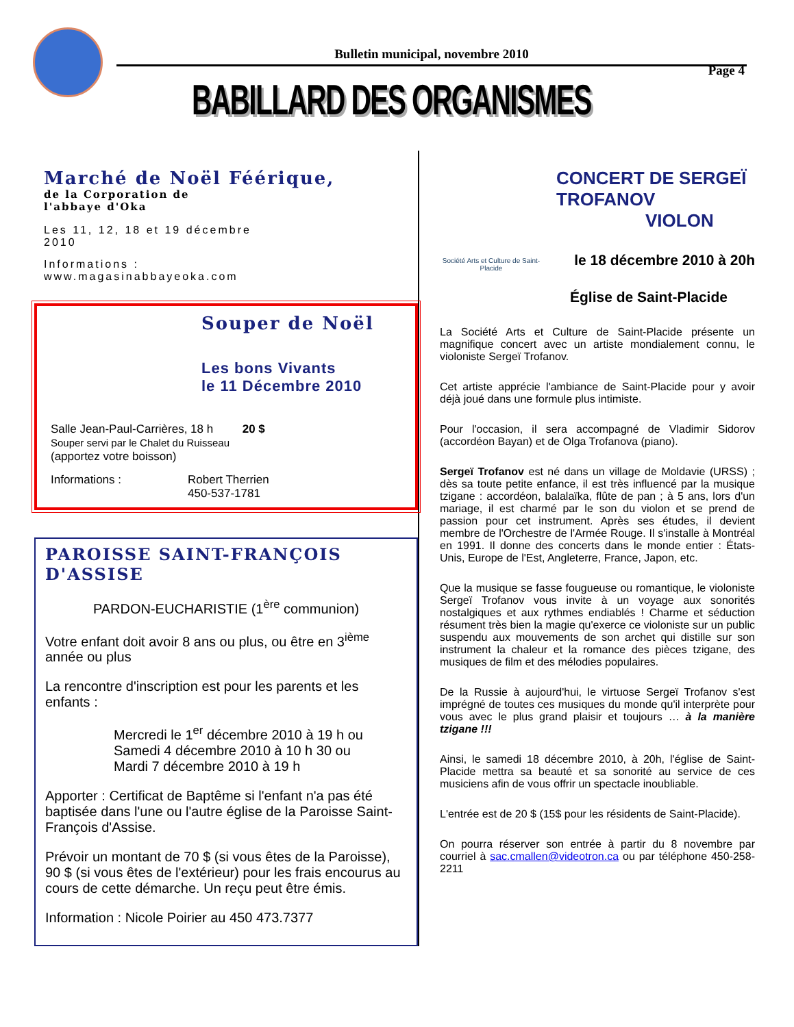Bulletin municipal, novembre 2010
Page 4
BABILLARD DES ORGANISMES
Marché de Noël Féérique,
de la Corporation de l'abbaye d'Oka
Les 11, 12, 18 et 19 décembre 2010
Informations : www.magasinabbayeoka.com
Souper de Noël
Les bons Vivants
le 11 Décembre 2010
Salle Jean-Paul-Carrières, 18 h 20 $
Souper servi par le Chalet du Ruisseau
(apportez votre boisson)
Informations : Robert Therrien
450-537-1781
PAROISSE SAINT-FRANÇOIS D'ASSISE
PARDON-EUCHARISTIE (1<sup>ère</sup> communion)
Votre enfant doit avoir 8 ans ou plus, ou être en 3<sup>ième</sup> année ou plus
La rencontre d'inscription est pour les parents et les enfants :
Mercredi le 1<sup>er</sup> décembre 2010 à 19 h ou
Samedi 4 décembre 2010 à 10 h 30 ou
Mardi 7 décembre 2010 à 19 h
Apporter : Certificat de Baptême si l'enfant n'a pas été baptisée dans l'une ou l'autre église de la Paroisse Saint-François d'Assise.
Prévoir un montant de 70 $ (si vous êtes de la Paroisse), 90 $ (si vous êtes de l'extérieur) pour les frais encourus au cours de cette démarche. Un reçu peut être émis.
Information : Nicole Poirier au 450 473.7377
Société Arts et Culture de Saint-Placide
CONCERT DE SERGEÏ
TROFANOV
VIOLON
le 18 décembre 2010 à 20h
Église de Saint-Placide
La Société Arts et Culture de Saint-Placide présente un magnifique concert avec un artiste mondialement connu, le violoniste Sergeï Trofanov.
Cet artiste apprécie l'ambiance de Saint-Placide pour y avoir déjà joué dans une formule plus intimiste.
Pour l'occasion, il sera accompagné de Vladimir Sidorov (accordéon Bayan) et de Olga Trofanova (piano).
Sergeï Trofanov est né dans un village de Moldavie (URSS) ; dès sa toute petite enfance, il est très influencé par la musique tzigane : accordéon, balalaïka, flûte de pan ; à 5 ans, lors d'un mariage, il est charmé par le son du violon et se prend de passion pour cet instrument. Après ses études, il devient membre de l'Orchestre de l'Armée Rouge. Il s'installe à Montréal en 1991. Il donne des concerts dans le monde entier : États-Unis, Europe de l'Est, Angleterre, France, Japon, etc.
Que la musique se fasse fougueuse ou romantique, le violoniste Sergeï Trofanov vous invite à un voyage aux sonorités nostalgiques et aux rythmes endiablés ! Charme et séduction résument très bien la magie qu'exerce ce violoniste sur un public suspendu aux mouvements de son archet qui distille sur son instrument la chaleur et la romance des pièces tzigane, des musiques de film et des mélodies populaires.
De la Russie à aujourd'hui, le virtuose Sergeï Trofanov s'est imprégné de toutes ces musiques du monde qu'il interprète pour vous avec le plus grand plaisir et toujours … à la manière tzigane !!!
Ainsi, le samedi 18 décembre 2010, à 20h, l'église de Saint-Placide mettra sa beauté et sa sonorité au service de ces musiciens afin de vous offrir un spectacle inoubliable.
L'entrée est de 20 $ (15$ pour les résidents de Saint-Placide).
On pourra réserver son entrée à partir du 8 novembre par courriel à sac.cmallen@videotron.ca ou par téléphone 450-258-2211